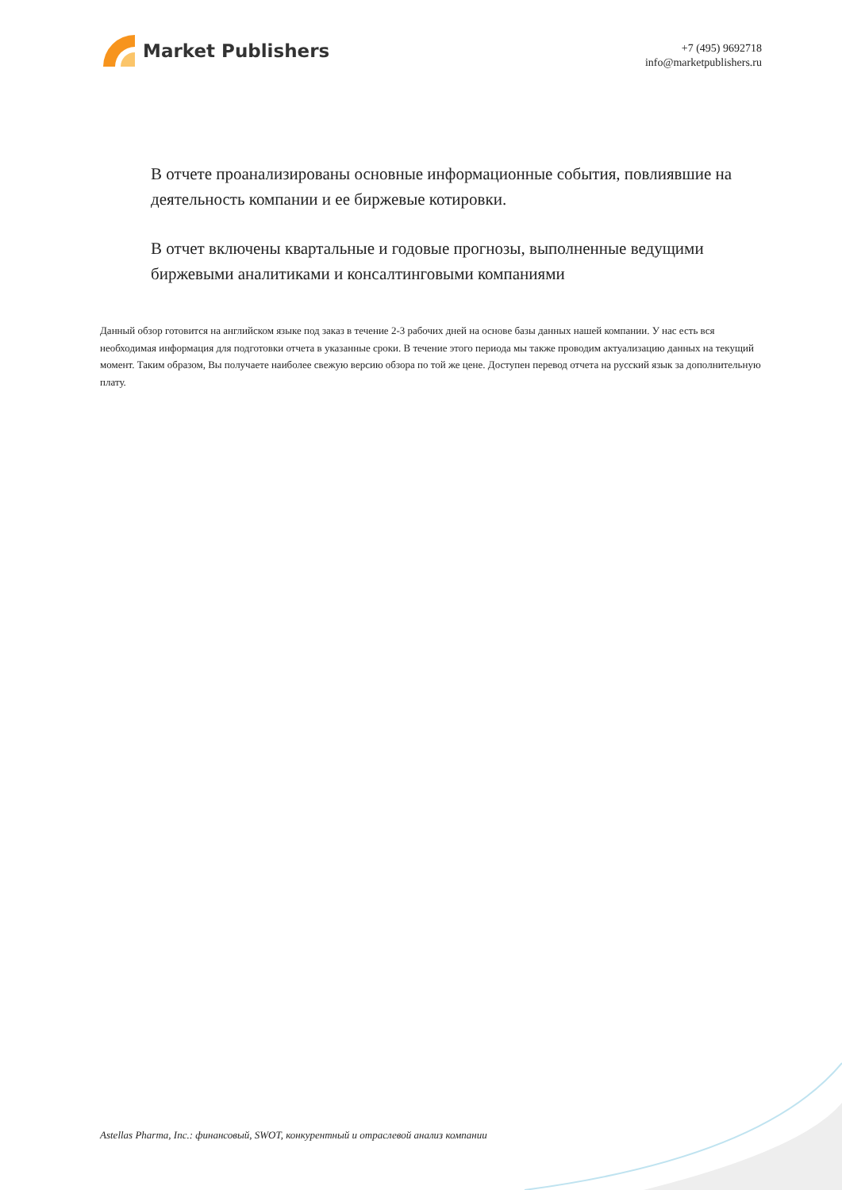Market Publishers
+7 (495) 9692718
info@marketpublishers.ru
В отчете проанализированы основные информационные события, повлиявшие на деятельность компании и ее биржевые котировки.
В отчет включены квартальные и годовые прогнозы, выполненные ведущими биржевыми аналитиками и консалтинговыми компаниями
Данный обзор готовится на английском языке под заказ в течение 2-3 рабочих дней на основе базы данных нашей компании. У нас есть вся необходимая информация для подготовки отчета в указанные сроки. В течение этого периода мы также проводим актуализацию данных на текущий момент. Таким образом, Вы получаете наиболее свежую версию обзора по той же цене. Доступен перевод отчета на русский язык за дополнительную плату.
Astellas Pharma, Inc.: финансовый, SWOT, конкурентный и отраслевой анализ компании